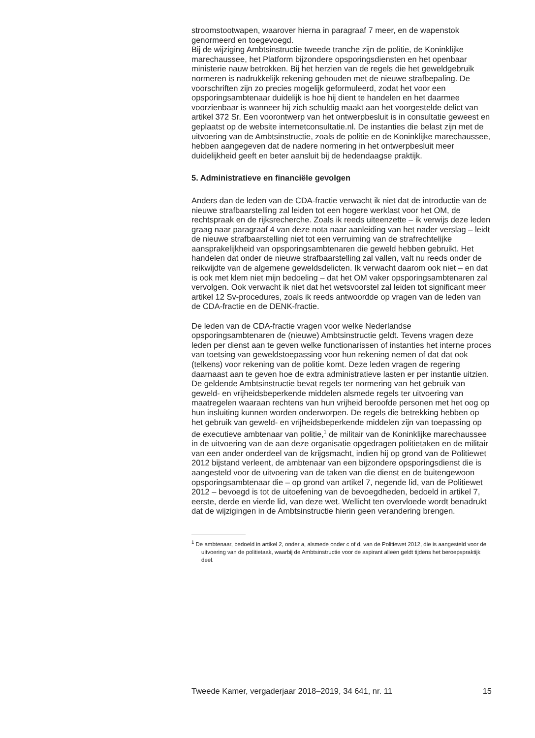stroomstootwapen, waarover hierna in paragraaf 7 meer, en de wapenstok genormeerd en toegevoegd.
Bij de wijziging Ambtsinstructie tweede tranche zijn de politie, de Koninklijke marechaussee, het Platform bijzondere opsporingsdiensten en het openbaar ministerie nauw betrokken. Bij het herzien van de regels die het geweldgebruik normeren is nadrukkelijk rekening gehouden met de nieuwe strafbepaling. De voorschriften zijn zo precies mogelijk geformuleerd, zodat het voor een opsporingsambtenaar duidelijk is hoe hij dient te handelen en het daarmee voorzienbaar is wanneer hij zich schuldig maakt aan het voorgestelde delict van artikel 372 Sr. Een voorontwerp van het ontwerpbesluit is in consultatie geweest en geplaatst op de website internetconsultatie.nl. De instanties die belast zijn met de uitvoering van de Ambtsinstructie, zoals de politie en de Koninklijke marechaussee, hebben aangegeven dat de nadere normering in het ontwerpbesluit meer duidelijkheid geeft en beter aansluit bij de hedendaagse praktijk.
5. Administratieve en financiële gevolgen
Anders dan de leden van de CDA-fractie verwacht ik niet dat de introductie van de nieuwe strafbaarstelling zal leiden tot een hogere werklast voor het OM, de rechtspraak en de rijksrecherche. Zoals ik reeds uiteenzette – ik verwijs deze leden graag naar paragraaf 4 van deze nota naar aanleiding van het nader verslag – leidt de nieuwe strafbaarstelling niet tot een verruiming van de strafrechtelijke aansprakelijkheid van opsporingsambtenaren die geweld hebben gebruikt. Het handelen dat onder de nieuwe strafbaarstelling zal vallen, valt nu reeds onder de reikwijdte van de algemene geweldsdelicten. Ik verwacht daarom ook niet – en dat is ook met klem niet mijn bedoeling – dat het OM vaker opsporingsambtenaren zal vervolgen. Ook verwacht ik niet dat het wetsvoorstel zal leiden tot significant meer artikel 12 Sv-procedures, zoals ik reeds antwoordde op vragen van de leden van de CDA-fractie en de DENK-fractie.
De leden van de CDA-fractie vragen voor welke Nederlandse opsporingsambtenaren de (nieuwe) Ambtsinstructie geldt. Tevens vragen deze leden per dienst aan te geven welke functionarissen of instanties het interne proces van toetsing van geweldstoepassing voor hun rekening nemen of dat dat ook (telkens) voor rekening van de politie komt. Deze leden vragen de regering daarnaast aan te geven hoe de extra administratieve lasten er per instantie uitzien.
De geldende Ambtsinstructie bevat regels ter normering van het gebruik van geweld- en vrijheidsbeperkende middelen alsmede regels ter uitvoering van maatregelen waaraan rechtens van hun vrijheid beroofde personen met het oog op hun insluiting kunnen worden onderworpen. De regels die betrekking hebben op het gebruik van geweld- en vrijheidsbeperkende middelen zijn van toepassing op de executieve ambtenaar van politie,<sup>1</sup> de militair van de Koninklijke marechaussee in de uitvoering van de aan deze organisatie opgedragen politietaken en de militair van een ander onderdeel van de krijgsmacht, indien hij op grond van de Politiewet 2012 bijstand verleent, de ambtenaar van een bijzondere opsporingsdienst die is aangesteld voor de uitvoering van de taken van die dienst en de buitengewoon opsporingsambtenaar die – op grond van artikel 7, negende lid, van de Politiewet 2012 – bevoegd is tot de uitoefening van de bevoegdheden, bedoeld in artikel 7, eerste, derde en vierde lid, van deze wet. Wellicht ten overvloede wordt benadrukt dat de wijzigingen in de Ambtsinstructie hierin geen verandering brengen.
<sup>1</sup> De ambtenaar, bedoeld in artikel 2, onder a, alsmede onder c of d, van de Politiewet 2012, die is aangesteld voor de uitvoering van de politietaak, waarbij de Ambtsinstructie voor de aspirant alleen geldt tijdens het beroepspraktijk deel.
Tweede Kamer, vergaderjaar 2018–2019, 34 641, nr. 11 15